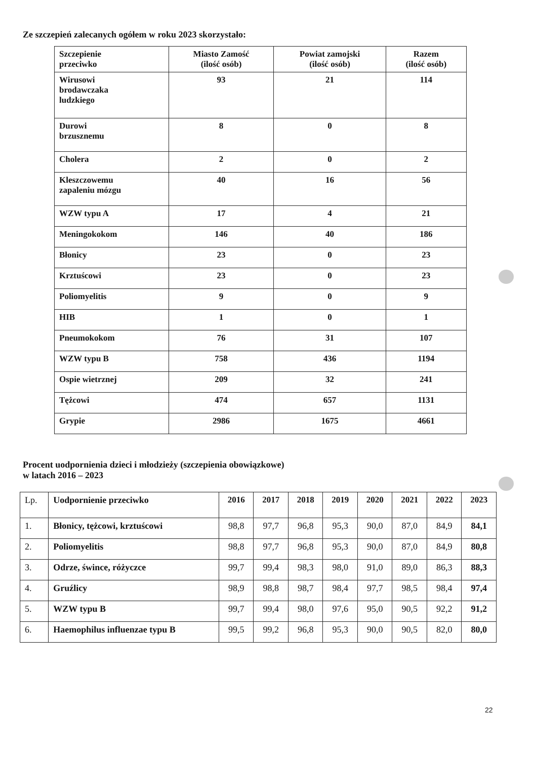Ze szczepień zalecanych ogółem w roku 2023 skorzystało:
| Szczepienie przeciwko | Miasto Zamość (ilość osób) | Powiat zamojski (ilość osób) | Razem (ilość osób) |
| --- | --- | --- | --- |
| Wirusowi brodawczaka ludzkiego | 93 | 21 | 114 |
| Durowi brzusznemu | 8 | 0 | 8 |
| Cholera | 2 | 0 | 2 |
| Kleszczowemu zapaleniu mózgu | 40 | 16 | 56 |
| WZW typu A | 17 | 4 | 21 |
| Meningokokom | 146 | 40 | 186 |
| Błonicy | 23 | 0 | 23 |
| Krztuścowi | 23 | 0 | 23 |
| Poliomyelitis | 9 | 0 | 9 |
| HIB | 1 | 0 | 1 |
| Pneumokokom | 76 | 31 | 107 |
| WZW typu B | 758 | 436 | 1194 |
| Ospie wietrznej | 209 | 32 | 241 |
| Tężcowi | 474 | 657 | 1131 |
| Grypie | 2986 | 1675 | 4661 |
Procent uodpornienia dzieci i młodzieży (szczepienia obowiązkowe)
w latach 2016 – 2023
| Lp. | Uodpornienie przeciwko | 2016 | 2017 | 2018 | 2019 | 2020 | 2021 | 2022 | 2023 |
| 1. | Błonicy, tężcowi, krztuścowi | 98,8 | 97,7 | 96,8 | 95,3 | 90,0 | 87,0 | 84,9 | 84,1 |
| 2. | Poliomyelitis | 98,8 | 97,7 | 96,8 | 95,3 | 90,0 | 87,0 | 84,9 | 80,8 |
| 3. | Odrze, śwince, różyczce | 99,7 | 99,4 | 98,3 | 98,0 | 91,0 | 89,0 | 86,3 | 88,3 |
| 4. | Gruźlicy | 98,9 | 98,8 | 98,7 | 98,4 | 97,7 | 98,5 | 98,4 | 97,4 |
| 5. | WZW typu B | 99,7 | 99,4 | 98,0 | 97,6 | 95,0 | 90,5 | 92,2 | 91,2 |
| 6. | Haemophilus influenzae typu B | 99,5 | 99,2 | 96,8 | 95,3 | 90,0 | 90,5 | 82,0 | 80,0 |
22